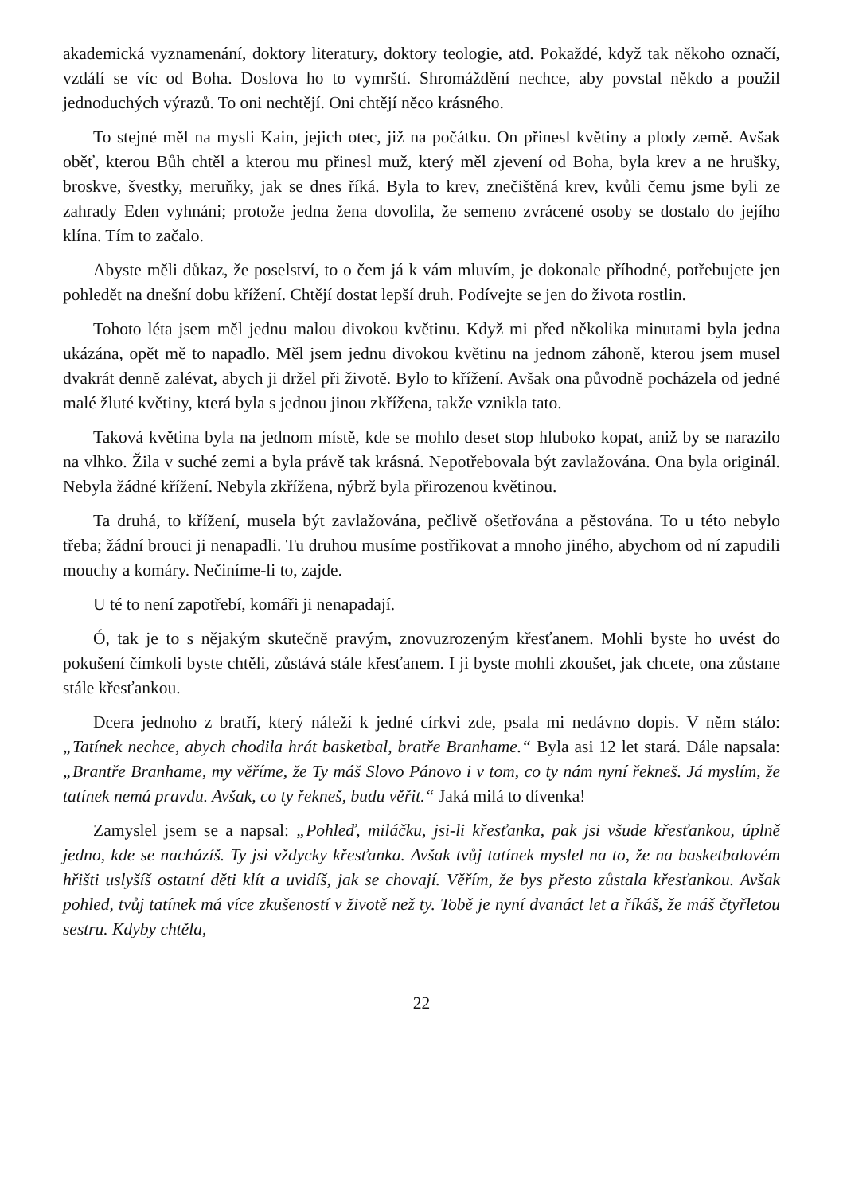akademická vyznamenání, doktory literatury, doktory teologie, atd. Pokaždé, když tak někoho označí, vzdálí se víc od Boha. Doslova ho to vymrští. Shromáždění nechce, aby povstal někdo a použil jednoduchých výrazů. To oni nechtějí. Oni chtějí něco krásného.
To stejné měl na mysli Kain, jejich otec, již na počátku. On přinesl květiny a plody země. Avšak oběť, kterou Bůh chtěl a kterou mu přinesl muž, který měl zjevení od Boha, byla krev a ne hrušky, broskve, švestky, meruňky, jak se dnes říká. Byla to krev, znečištěná krev, kvůli čemu jsme byli ze zahrady Eden vyhnáni; protože jedna žena dovolila, že semeno zvrácené osoby se dostalo do jejího klína. Tím to začalo.
Abyste měli důkaz, že poselství, to o čem já k vám mluvím, je dokonale příhodné, potřebujete jen pohledět na dnešní dobu křížení. Chtějí dostat lepší druh. Podívejte se jen do života rostlin.
Tohoto léta jsem měl jednu malou divokou květinu. Když mi před několika minutami byla jedna ukázána, opět mě to napadlo. Měl jsem jednu divokou květinu na jednom záhoně, kterou jsem musel dvakrát denně zalévat, abych ji držel při životě. Bylo to křížení. Avšak ona původně pocházela od jedné malé žluté květiny, která byla s jednou jinou zkřížena, takže vznikla tato.
Taková květina byla na jednom místě, kde se mohlo deset stop hluboko kopat, aniž by se narazilo na vlhko. Žila v suché zemi a byla právě tak krásná. Nepotřebovala být zavlažována. Ona byla originál. Nebyla žádné křížení. Nebyla zkřížena, nýbrž byla přirozenou květinou.
Ta druhá, to křížení, musela být zavlažována, pečlivě ošetřována a pěstována. To u této nebylo třeba; žádní brouci ji nenapadli. Tu druhou musíme postřikovat a mnoho jiného, abychom od ní zapudili mouchy a komáry. Nečiníme-li to, zajde.
U té to není zapotřebí, komáři ji nenapadají.
Ó, tak je to s nějakým skutečně pravým, znovuzrozeným křesťanem. Mohli byste ho uvést do pokušení čímkoli byste chtěli, zůstává stále křesťanem. I ji byste mohli zkoušet, jak chcete, ona zůstane stále křesťankou.
Dcera jednoho z bratří, který náleží k jedné církvi zde, psala mi nedávno dopis. V něm stálo: „Tatínek nechce, abych chodila hrát basketbal, bratře Branhame.“ Byla asi 12 let stará. Dále napsala: „Brantře Branhame, my věříme, že Ty máš Slovo Pánovo i v tom, co ty nám nyní řekneš. Já myslím, že tatínek nemá pravdu. Avšak, co ty řekneš, budu věřit.“ Jaká milá to dívenka!
Zamyslel jsem se a napsal: „Pohleď, miláčku, jsi-li křesťanka, pak jsi všude křesťankou, úplně jedno, kde se nacházíš. Ty jsi vždycky křesťanka. Avšak tvůj tatínek myslel na to, že na basketbalovém hřišti uslyšíš ostatní děti klít a uvidíš, jak se chovají. Věřím, že bys přesto zůstala křesťankou. Avšak pohled, tvůj tatínek má více zkušeností v životě než ty. Tobě je nyní dvanáct let a říkáš, že máš čtyřletou sestru. Kdyby chtěla,
22